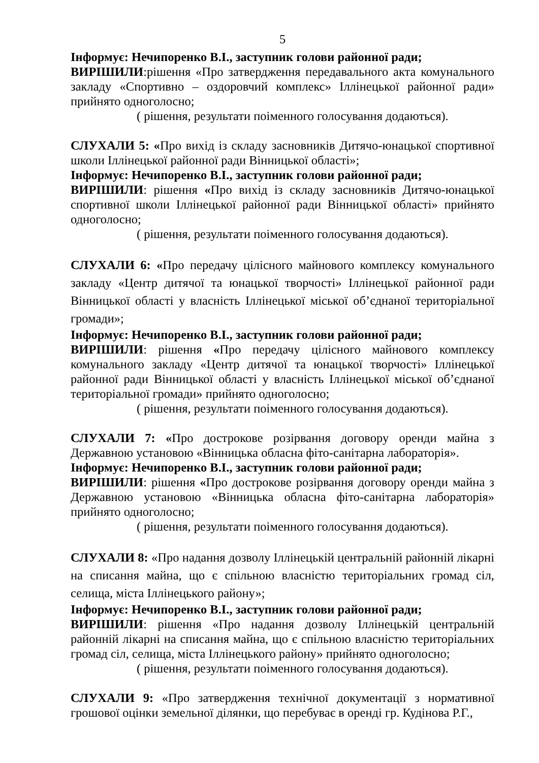5
Інформує: Нечипоренко В.І., заступник голови районної ради;
ВИРІШИЛИ:рішення «Про затвердження передавального акта комунального закладу «Спортивно – оздоровчий комплекс» Іллінецької районної ради» прийнято одноголосно;
( рішення, результати поіменного голосування додаються).
СЛУХАЛИ 5: «Про вихід із складу засновників Дитячо-юнацької спортивної школи Іллінецької районної ради Вінницької області»;
Інформує: Нечипоренко В.І., заступник голови районної ради;
ВИРІШИЛИ: рішення «Про вихід із складу засновників Дитячо-юнацької спортивної школи Іллінецької районної ради Вінницької області» прийнято одноголосно;
( рішення, результати поіменного голосування додаються).
СЛУХАЛИ 6: «Про передачу цілісного майнового комплексу комунального закладу «Центр дитячої та юнацької творчості» Іллінецької районної ради Вінницької області у власність Іллінецької міської об’єднаної територіальної громади»;
Інформує: Нечипоренко В.І., заступник голови районної ради;
ВИРІШИЛИ: рішення «Про передачу цілісного майнового комплексу комунального закладу «Центр дитячої та юнацької творчості» Іллінецької районної ради Вінницької області у власність Іллінецької міської об’єднаної територіальної громади» прийнято одноголосно;
( рішення, результати поіменного голосування додаються).
СЛУХАЛИ 7: «Про дострокове розірвання договору оренди майна з Державною установою «Вінницька обласна фіто-санітарна лабораторія».
Інформує: Нечипоренко В.І., заступник голови районної ради;
ВИРІШИЛИ: рішення «Про дострокове розірвання договору оренди майна з Державною установою «Вінницька обласна фіто-санітарна лабораторія» прийнято одноголосно;
( рішення, результати поіменного голосування додаються).
СЛУХАЛИ 8: «Про надання дозволу Іллінецькій центральній районній лікарні на списання майна, що є спільною власністю територіальних громад сіл, селища, міста Іллінецького району»;
Інформує: Нечипоренко В.І., заступник голови районної ради;
ВИРІШИЛИ: рішення «Про надання дозволу Іллінецькій центральній районній лікарні на списання майна, що є спільною власністю територіальних громад сіл, селища, міста Іллінецького району» прийнято одноголосно;
( рішення, результати поіменного голосування додаються).
СЛУХАЛИ 9: «Про затвердження технічної документації з нормативної грошової оцінки земельної ділянки, що перебуває в оренді гр. Кудінова Р.Г.,